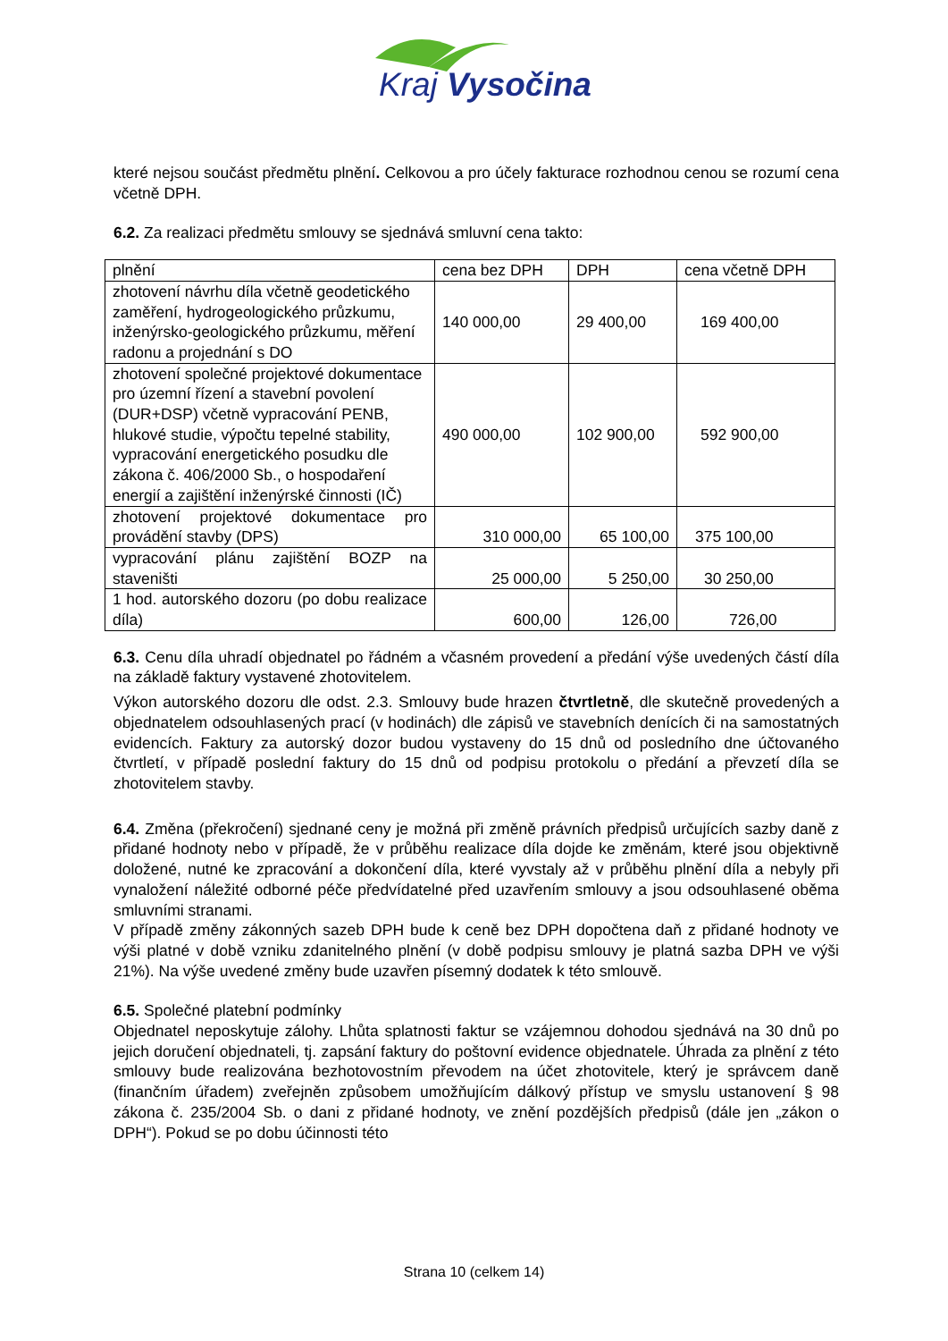Kraj Vysočina
které nejsou součást předmětu plnění. Celkovou a pro účely fakturace rozhodnou cenou se rozumí cena včetně DPH.
6.2. Za realizaci předmětu smlouvy se sjednává smluvní cena takto:
| plnění | cena bez DPH | DPH | cena včetně DPH |
| zhotovení návrhu díla včetně geodetického zaměření, hydrogeologického průzkumu, inženýrsko-geologického průzkumu, měření radonu a projednání s DO | 140 000,00 | 29 400,00 | 169 400,00 |
| zhotovení společné projektové dokumentace pro územní řízení a stavební povolení (DUR+DSP) včetně vypracování PENB, hlukové studie, výpočtu tepelné stability, vypracování energetického posudku dle zákona č. 406/2000 Sb., o hospodaření energií a zajištění inženýrské činnosti (IČ) | 490 000,00 | 102 900,00 | 592 900,00 |
| zhotovení projektové dokumentace pro provádění stavby (DPS) | 310 000,00 | 65 100,00 | 375 100,00 |
| vypracování plánu zajištění BOZP na staveništi | 25 000,00 | 5 250,00 | 30 250,00 |
| 1 hod. autorského dozoru (po dobu realizace díla) | 600,00 | 126,00 | 726,00 |
6.3. Cenu díla uhradí objednatel po řádném a včasném provedení a předání výše uvedených částí díla na základě faktury vystavené zhotovitelem.
Výkon autorského dozoru dle odst. 2.3. Smlouvy bude hrazen čtvrtletně, dle skutečně provedených a objednatelem odsouhlasených prací (v hodinách) dle zápisů ve stavebních denících či na samostatných evidencích. Faktury za autorský dozor budou vystaveny do 15 dnů od posledního dne účtovaného čtvrtletí, v případě poslední faktury do 15 dnů od podpisu protokolu o předání a převzetí díla se zhotovitelem stavby.
6.4. Změna (překročení) sjednané ceny je možná při změně právních předpisů určujících sazby daně z přidané hodnoty nebo v případě, že v průběhu realizace díla dojde ke změnám, které jsou objektivně doložené, nutné ke zpracování a dokončení díla, které vyvstaly až v průběhu plnění díla a nebyly při vynaložení náležité odborné péče předvídatelné před uzavřením smlouvy a jsou odsouhlasené oběma smluvními stranami.
V případě změny zákonných sazeb DPH bude k ceně bez DPH dopočtena daň z přidané hodnoty ve výši platné v době vzniku zdanitelného plnění (v době podpisu smlouvy je platná sazba DPH ve výši 21%). Na výše uvedené změny bude uzavřen písemný dodatek k této smlouvě.
6.5. Společné platební podmínky
Objednatel neposkytuje zálohy. Lhůta splatnosti faktur se vzájemnou dohodou sjednává na 30 dnů po jejich doručení objednateli, tj. zapsání faktury do poštovní evidence objednatele. Úhrada za plnění z této smlouvy bude realizována bezhotovostním převodem na účet zhotovitele, který je správcem daně (finančním úřadem) zveřejněn způsobem umožňujícím dálkový přístup ve smyslu ustanovení § 98 zákona č. 235/2004 Sb. o dani z přidané hodnoty, ve znění pozdějších předpisů (dále jen „zákon o DPH“). Pokud se po dobu účinnosti této
Strana 10 (celkem 14)